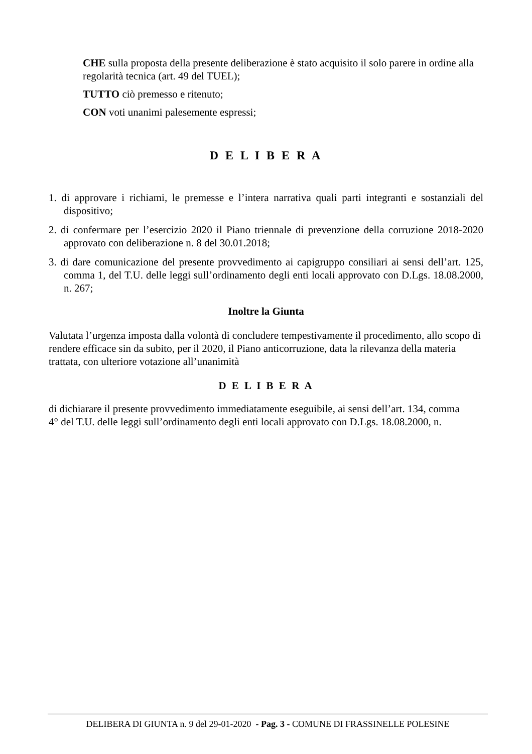CHE sulla proposta della presente deliberazione è stato acquisito il solo parere in ordine alla regolarità tecnica (art. 49 del TUEL);
TUTTO ciò premesso e ritenuto;
CON voti unanimi palesemente espressi;
D E L I B E R A
1. di approvare i richiami, le premesse e l’intera narrativa quali parti integranti e sostanziali del dispositivo;
2. di confermare per l’esercizio 2020 il Piano triennale di prevenzione della corruzione 2018-2020 approvato con deliberazione n. 8 del 30.01.2018;
3. di dare comunicazione del presente provvedimento ai capigruppo consiliari ai sensi dell’art. 125, comma 1, del T.U. delle leggi sull’ordinamento degli enti locali approvato con D.Lgs. 18.08.2000, n. 267;
Inoltre la Giunta
Valutata l’urgenza imposta dalla volontà di concludere tempestivamente il procedimento, allo scopo di rendere efficace sin da subito, per il 2020, il Piano anticorruzione, data la rilevanza della materia trattata, con ulteriore votazione all’unanimità
D E L I B E R A
di dichiarare il presente provvedimento immediatamente eseguibile, ai sensi dell’art. 134, comma
4° del T.U. delle leggi sull’ordinamento degli enti locali approvato con D.Lgs. 18.08.2000, n.
DELIBERA DI GIUNTA n. 9 del 29-01-2020 - Pag. 3 - COMUNE DI FRASSINELLE POLESINE